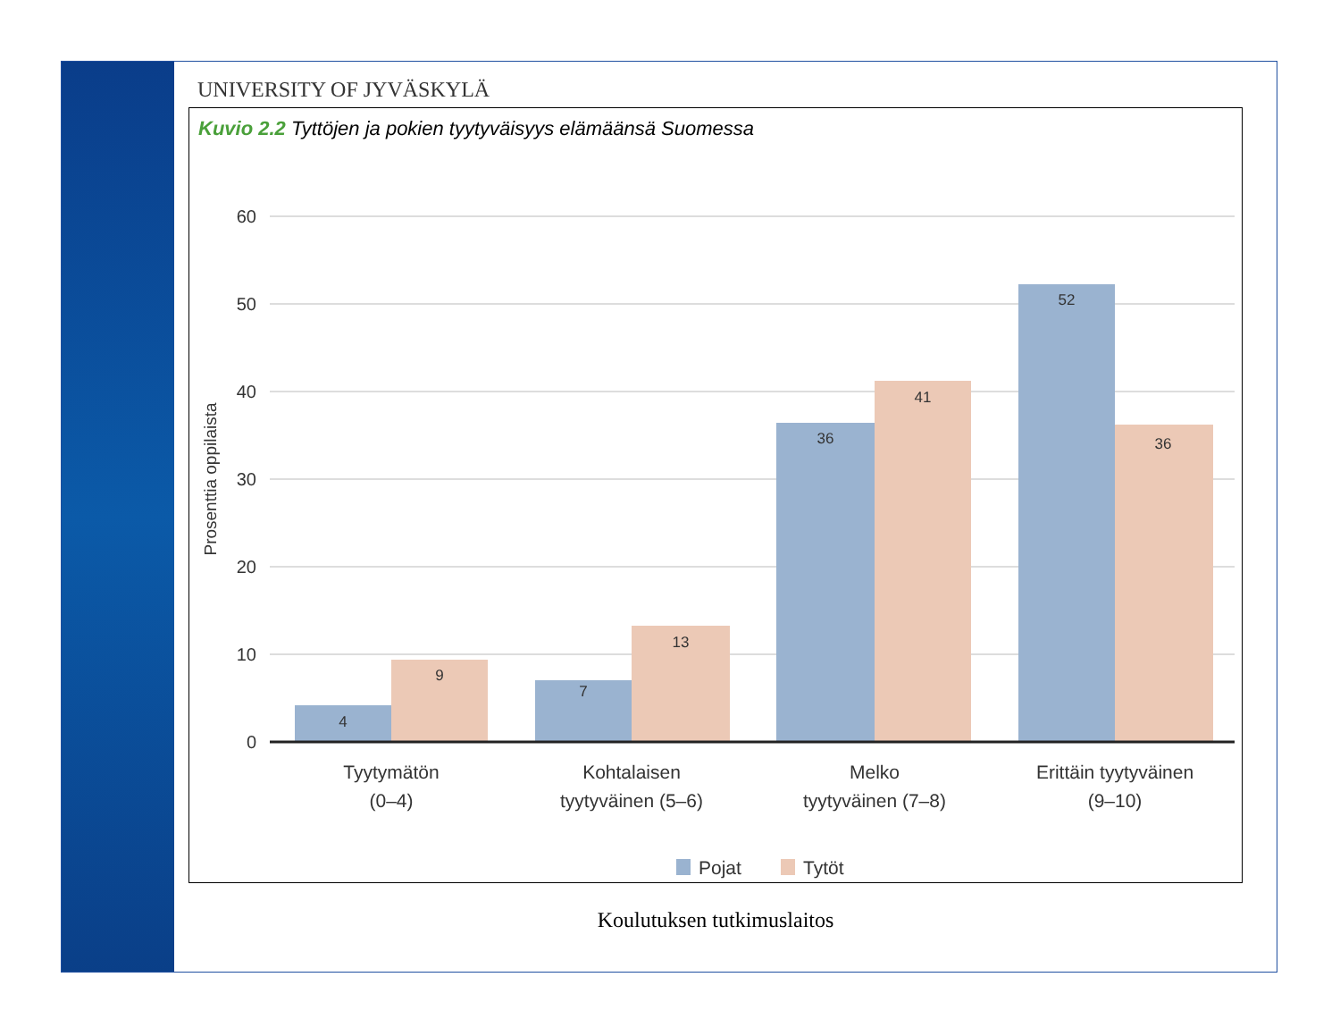UNIVERSITY OF JYVÄSKYLÄ
Kuvio 2.2 Tyttöjen ja pokien tyytyväisyys elämäänsä Suomessa
60
50
40
30
20
10
0
Prosenttia oppilaista
4
9
7
13
36
41
52
36
Tyytymätön
(0–4)
Kohtalaisen
tyytyväinen (5–6)
Melko
tyytyväinen (7–8)
Erittäin tyytyväinen
(9–10)
Pojat
Tytöt
Koulutuksen tutkimuslaitos